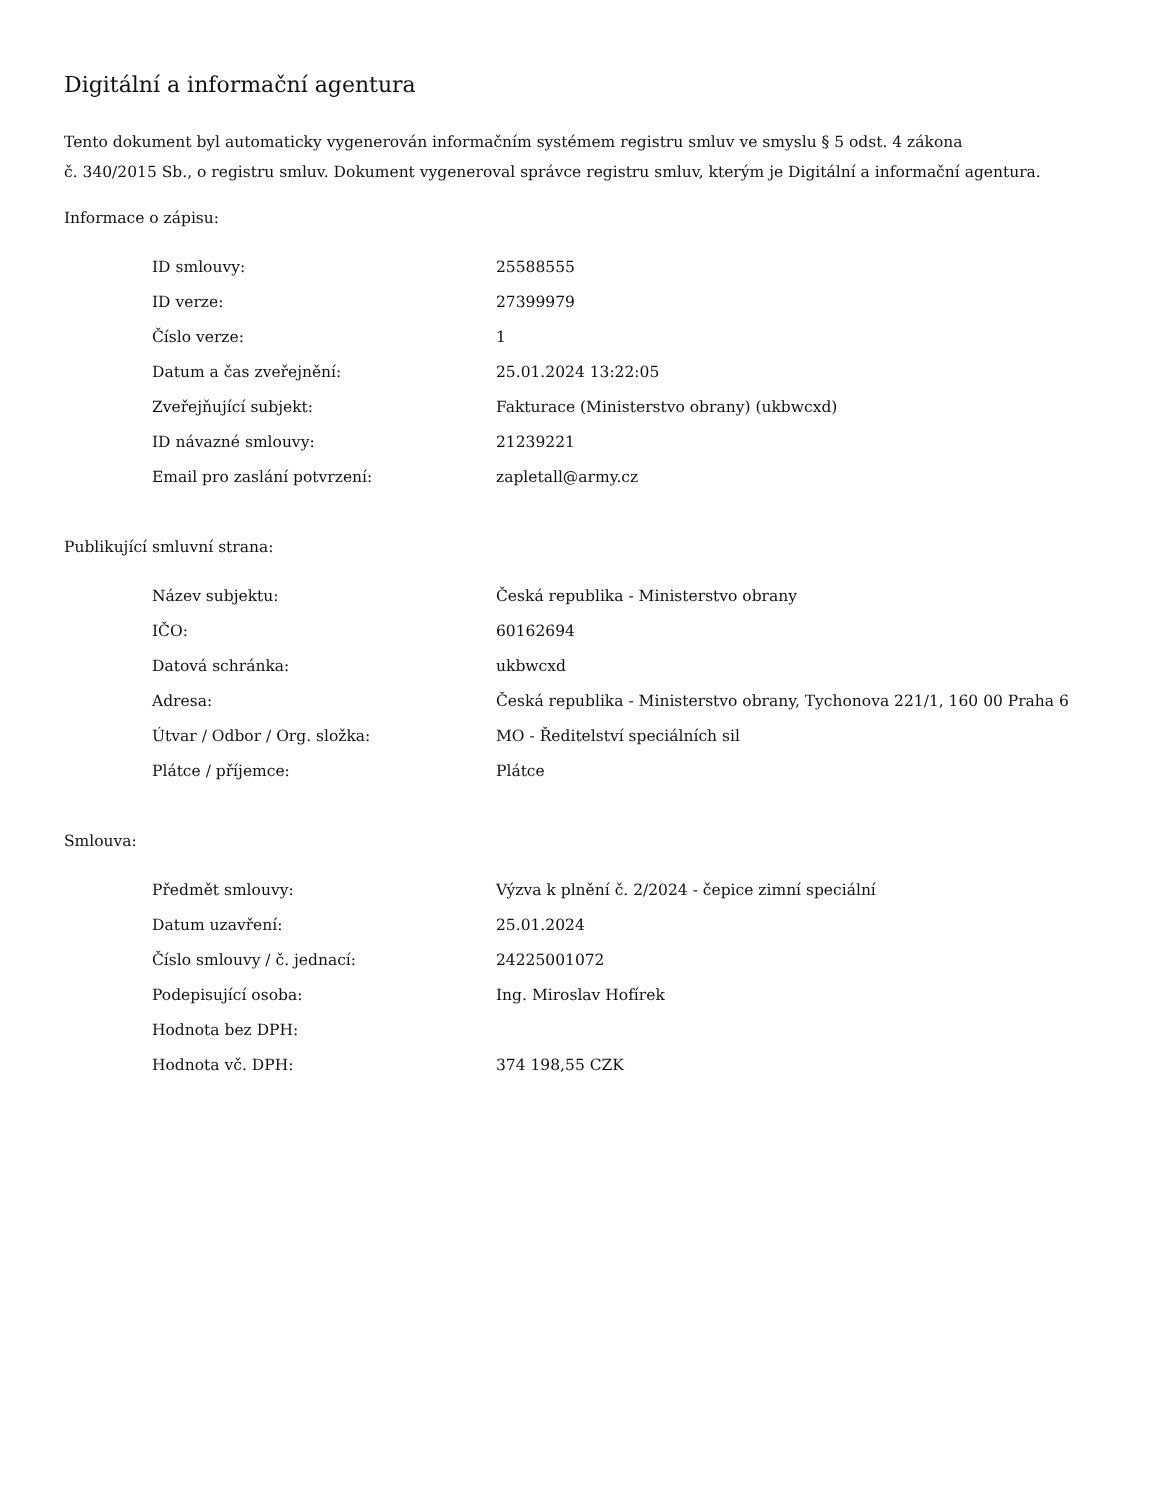Digitální a informační agentura
Tento dokument byl automaticky vygenerován informačním systémem registru smluv ve smyslu § 5 odst. 4 zákona
č. 340/2015 Sb., o registru smluv. Dokument vygeneroval správce registru smluv, kterým je Digitální a informační agentura.
Informace o zápisu:
| ID smlouvy: | 25588555 |
| ID verze: | 27399979 |
| Číslo verze: | 1 |
| Datum a čas zveřejnění: | 25.01.2024 13:22:05 |
| Zveřejňující subjekt: | Fakturace (Ministerstvo obrany) (ukbwcxd) |
| ID návazné smlouvy: | 21239221 |
| Email pro zaslání potvrzení: | zapletall@army.cz |
Publikující smluvní strana:
| Název subjektu: | Česká republika - Ministerstvo obrany |
| IČO: | 60162694 |
| Datová schránka: | ukbwcxd |
| Adresa: | Česká republika - Ministerstvo obrany, Tychonova 221/1, 160 00 Praha 6 |
| Útvar / Odbor / Org. složka: | MO - Ředitelství speciálních sil |
| Plátce / příjemce: | Plátce |
Smlouva:
| Předmět smlouvy: | Výzva k plnění č. 2/2024 - čepice zimní speciální |
| Datum uzavření: | 25.01.2024 |
| Číslo smlouvy / č. jednací: | 24225001072 |
| Podepisující osoba: | Ing. Miroslav Hofírek |
| Hodnota bez DPH: | |
| Hodnota vč. DPH: | 374 198,55 CZK |